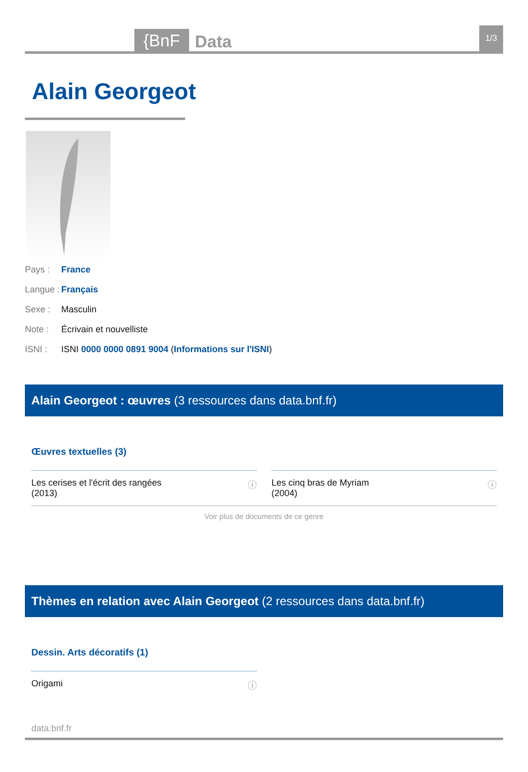{BnF
Data
1/3
Alain Georgeot
Pays : France
Langue : Français
Sexe : Masculin
Note : Écrivain et nouvelliste
ISNI : ISNI 0000 0000 0891 9004 (Informations sur l'ISNI)
Alain Georgeot : œuvres (3 ressources dans data.bnf.fr)
Œuvres textuelles (3)
Les cerises et l'écrit des rangées
(2013) ⓘ
Les cinq bras de Myriam
(2004) ⓘ
Voir plus de documents de ce genre
Thèmes en relation avec Alain Georgeot (2 ressources dans data.bnf.fr)
Dessin. Arts décoratifs (1)
Origami ⓘ
data.bnf.fr